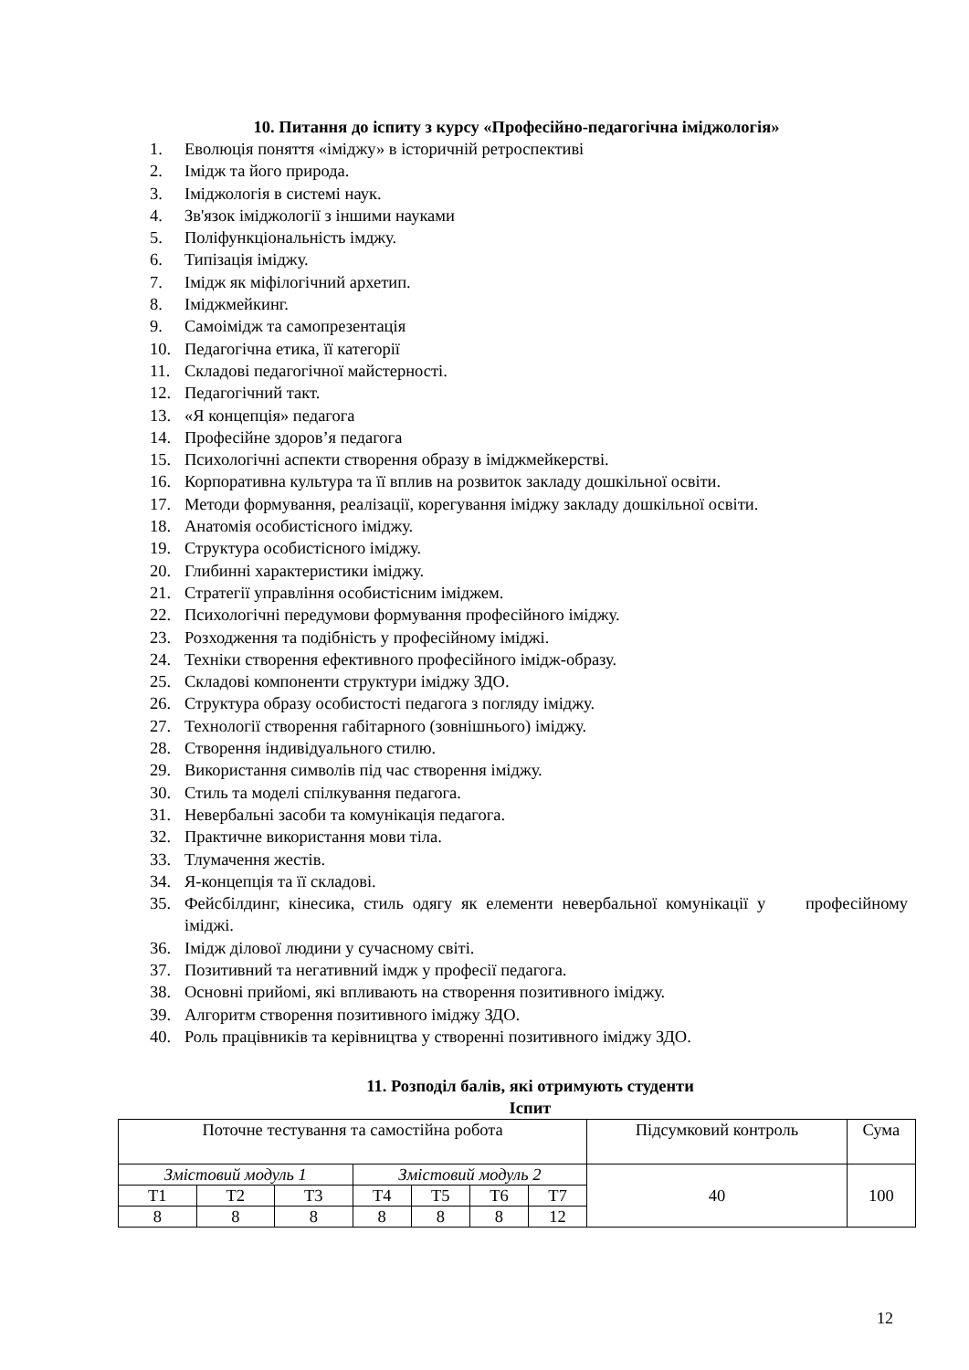10. Питання до іспиту з курсу «Професійно-педагогічна іміджологія»
1. Еволюція поняття «іміджу» в історичній ретроспективі
2. Імідж та його природа.
3. Іміджологія в системі наук.
4. Зв'язок іміджології з іншими науками
5. Поліфункціональність імджу.
6. Типізація іміджу.
7. Імідж як міфілогічний архетип.
8. Іміджмейкинг.
9. Самоімідж та самопрезентація
10. Педагогічна етика, її категорії
11. Складові педагогічної майстерності.
12. Педагогічний такт.
13. «Я концепція» педагога
14. Професійне здоров’я педагога
15. Психологічні аспекти створення образу в іміджмейкерстві.
16. Корпоративна культура та її вплив на розвиток закладу дошкільної освіти.
17. Методи формування, реалізації, корегування іміджу закладу дошкільної освіти.
18. Анатомія особистісного іміджу.
19. Структура особистісного іміджу.
20. Глибинні характеристики іміджу.
21. Стратегії управління особистісним іміджем.
22. Психологічні передумови формування професійного іміджу.
23. Розходження та подібність у професійному іміджі.
24. Техніки створення ефективного професійного імідж-образу.
25. Складові компоненти структури іміджу ЗДО.
26. Структура образу особистості педагога з погляду іміджу.
27. Технології створення габітарного (зовнішнього) іміджу.
28. Створення індивідуального стилю.
29. Використання символів під час створення іміджу.
30. Стиль та моделі спілкування педагога.
31. Невербальні засоби та комунікація педагога.
32. Практичне використання мови тіла.
33. Тлумачення жестів.
34. Я-концепція та її складові.
35. Фейсбілдинг, кінесика, стиль одягу як елементи невербальної комунікації у професійному іміджі.
36. Імідж ділової людини у сучасному світі.
37. Позитивний та негативний імдж у професії педагога.
38. Основні прийомі, які впливають на створення позитивного іміджу.
39. Алгоритм створення позитивного іміджу ЗДО.
40. Роль працівників та керівництва у створенні позитивного іміджу ЗДО.
11. Розподіл балів, які отримують студенти
Іспит
| Поточне тестування та самостійна робота | | | | | | | Підсумковий контроль | Сума |
| Змістовий модуль 1 | | | Змістовий модуль 2 | | | | 40 | 100 |
| Т1 | Т2 | Т3 | Т4 | Т5 | Т6 | Т7 | | |
| 8 | 8 | 8 | 8 | 8 | 8 | 12 | | |
12